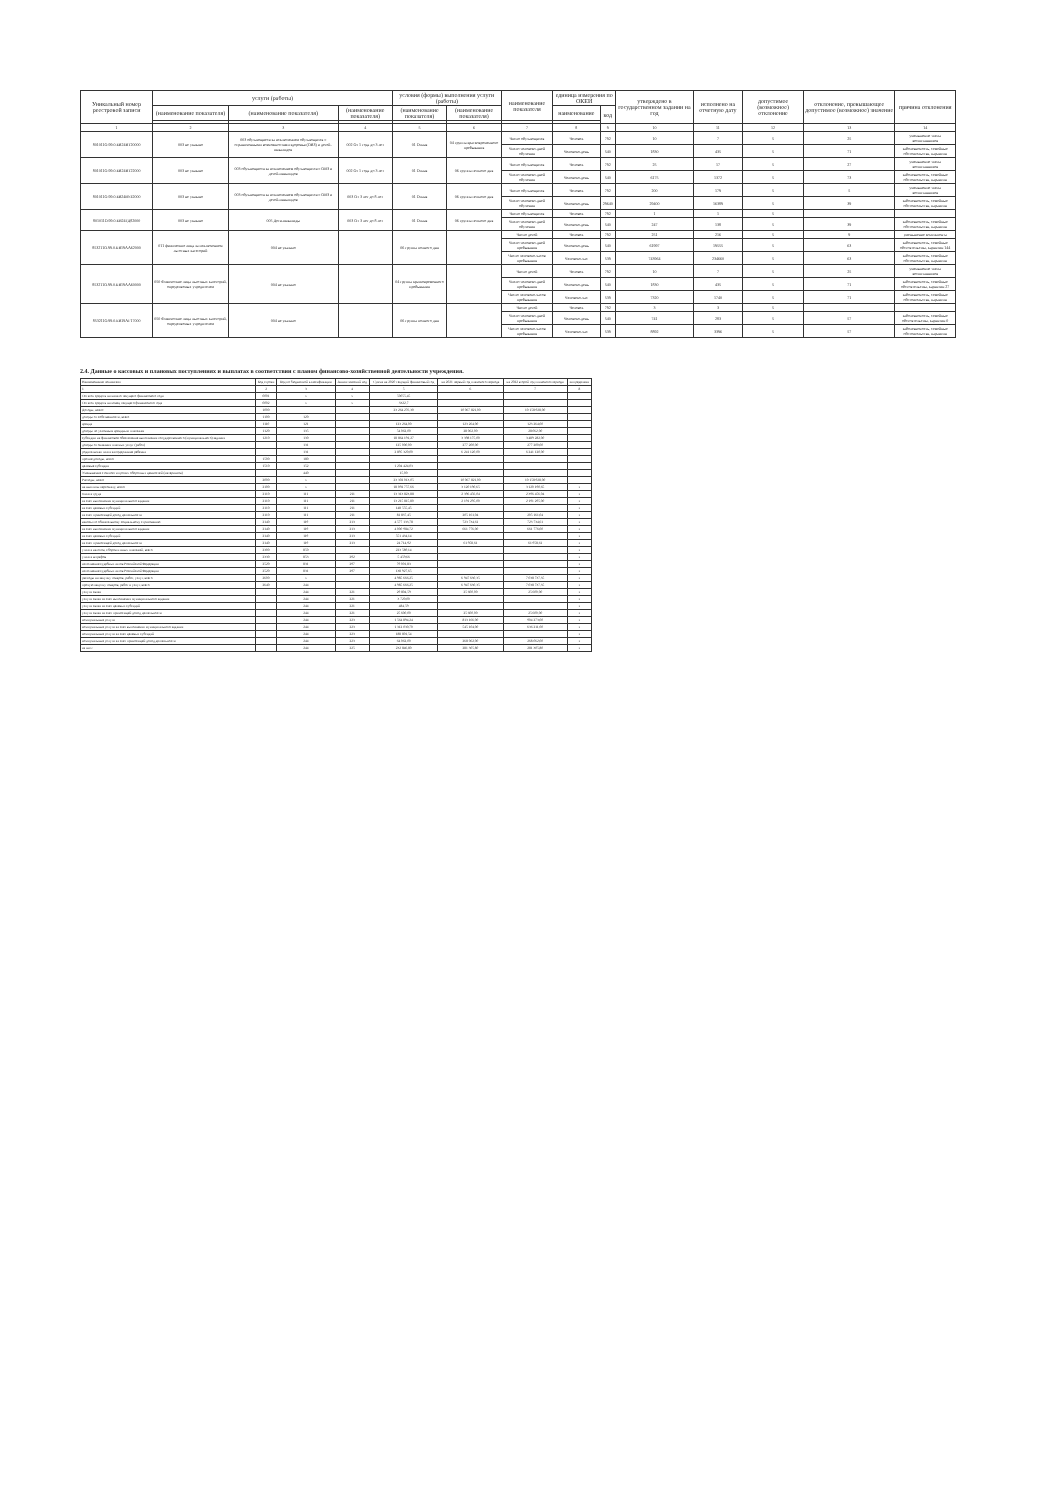| Уникальный номер реестровой записи | услуги (работы) | | | условия (формы) выполнения услуги (работы) | | наименование показателя | единица измерения по ОКЕИ | | утверждено в государственном задании на год | исполнено на отчетную дату | допустимое (возможное) отклонение | отклонение, превышающее допустимое (возможное) значение | причина отклонения |
| --- | --- | --- | --- | --- | --- | --- | --- | --- | --- | --- | --- | --- | --- |
| | (наименование показателя) | (наименование показателя) | (наименование показателя) | (наименование показателя) | (наименование показателя) | | наименование | код | | | | | |
| 1 | 2 | 3 | 4 | 5 | 6 | 7 | 8 | 9 | 10 | 11 | 12 | 13 | 14 |
| 801011О.99.0.БВ24ВТ20000 | 003 не указано | 003 обучающиеся за исключением обучающихся с ограниченными возможностями здоровья (ОВЗ) и детей-инвалидов | 002 От 1 года до 3 лет | 01 Очная | 04 группа кратковременного пребывания | Число обучающихся | Человек | 792 | 10 | 7 | 5 | 25 | уменьшение числа воспитанников |
| | | | | | | Число человеко-дней обучения | Человеко-день | 540 | 1830 | 435 | 5 | 71 | заболеваемость, семейные обстоятельства, карантин |
| 801011О.99.0.БВ24ВТ22000 | 003 не указано | 003 обучающиеся за исключением обучающихся с ОВЗ и детей-инвалидов | 002 От 1 года до 3 лет | 01 Очная | 06 группа полного дня | Число обучающихся | Человек | 792 | 25 | 17 | 5 | 27 | уменьшение числа воспитанников |
| | | | | | | Число человеко-дней обучения | Человеко-день | 540 | 6175 | 1372 | 5 | 73 | заболеваемость, семейные обстоятельства, карантин |
| 801011О.99.0.БВ24ВУ42000 | 003 не указано | 003 обучающиеся за исключением обучающихся с ОВЗ и детей-инвалидов | 003 От 3 лет до 8 лет | 01 Очная | 06 группа полного дня | Число обучающихся | Человек | 792 | 200 | 179 | 5 | 5 | уменьшение числа воспитанников |
| | | | | | | Число человеко-дней обучения | Человеко-день | 29640 | 29400 | 16389 | 5 | 39 | заболеваемость, семейные обстоятельства, карантин |
| 801011О.99.0.БВ24ГД82000 | 003 не указано | 005 Дети-инвалиды | 003 От 3 лет до 8 лет | 01 Очная | 06 группа полного дня | Число обучающихся | Человек | 792 | 1 | 1 | 5 | | |
| | | | | | | Число человеко-дней обучения | Человеко-день | 540 | 247 | 138 | 5 | 39 | заболеваемость, семейные обстоятельства, карантин |
| 853211О.99.0.БВ19АА62000 | 011 физические лица за исключением льготных категорий | 004 не указано | | 06 группа полного дня | | Число детей | Человек | 792 | 251 | 216 | 5 | 9 | уменьшение контингента |
| | | | | | | Число человеко-дней пребывания | Человеко-день | 540 | 61997 | 19555 | 5 | 63 | заболеваемость, семейные обстоятельства, карантин 144 |
| | | | | | | Число человеко-часов пребывания | Человеко-час | 539 | 743964 | 234660 | 5 | 63 | заболеваемость, семейные обстоятельства, карантин |
| 853211О.99.0.БВ19АА60000 | 050 Физические лица льготных категорий, определяемых учредителем | 004 не указано | | 04 группа кратковременного пребывания | | Число детей | Человек | 792 | 10 | 7 | 5 | 25 | уменьшение числа воспитанников |
| | | | | | | Число человеко-дней пребывания | Человеко-день | 540 | 1830 | 435 | 5 | 71 | заболеваемость, семейные обстоятельства, карантин 27 |
| | | | | | | Число человеко-часов пребывания | Человеко-час | 539 | 7320 | 1740 | 5 | 71 | заболеваемость, семейные обстоятельства, карантин |
| 853211О.99.0.БВ19АГ17000 | 050 Физические лица льготных категорий, определяемых учредителем | 004 не указано | | 06 группа полного дня | | Число детей | Человек | 792 | 3 | 3 | 5 | | |
| | | | | | | Число человеко-дней пребывания | Человеко-день | 540 | 741 | 283 | 5 | 57 | заболеваемость, семейные обстоятельства, карантин 0 |
| | | | | | | Число человеко-часов пребывания | Человеко-час | 539 | 8892 | 3396 | 5 | 57 | заболеваемость, семейные обстоятельства, карантин |
2.4. Данные о кассовых и плановых поступлениях и выплатах в соответствии с планом финансово-хозяйственной деятельности учреждения.
| Наименование показателя | Код строки | Код по бюджетной классификации | Аналитический код | Сумма на 2020 текущий финансовый год | на 2021 первый год планового периода | на 2022 второй год планового периода | за пределами |
| 1 | 2 | 3 | 4 | 5 | 6 | 7 | 8 |
| Остаток средств на начало текущего финансового года | 0001 | x | x | 50055,45 | | | |
| Остаток средств на конец текущего финансового года | 0002 | x | x | 3322,7 | | | |
| Доходы, всего: | 1000 | | | 23 264 276,30 | 10 067 821,00 | 10 158 928,00 | |
| доходы от собственности, всего | 1100 | 120 | | | | | |
| аренда | 1110 | 121 | | 123 264,00 | 123 264,00 | 123 264,00 | |
| доходы по условным арендным платежам | 1120 | 135 | | 54 062,00 | 28 062,00 | 28 062,00 | |
| субсидии на финансовое обеспечение выполнения государственного (муниципального) задания | 1210 | 130 | | 18 864 191,27 | 3 398 175,00 | 3 489 282,00 | |
| доходы от оказания платных услуг (работ) | | 131 | | 125 000,00 | 277 200,00 | 277 200,00 | |
| родительская плата за содержание ребенка | | 131 | | 2 895 320,00 | 6 241 120,00 | 6 241 120,00 | |
| прочие доходы, всего | 1500 | 180 | | | | | |
| целевые субсидии | 1510 | 152 | | 1 204 424,03 | | | |
| Уменьшение стоимости прочих оборотных ценностей (материалов) | | 440 | | 15,00 | | | |
| Расходы, всего | 2000 | x | | 23 302 013,05 | 10 067 821,00 | 10 158 928,00 | |
| на выплаты персоналу, всего | 2100 | x | | 18 092 757,66 | 3 120 190,65 | 3 120 190,65 | x |
| оплата труда | 2110 | 111 | 211 | 13 313 823,88 | 2 396 456,04 | 2 396 456,04 | x |
| за счет выполнения муниципального задания | 2110 | 111 | 211 | 13 215 815,80 | 2 191 295,00 | 2 191 295,00 | x |
| за счет целевых субсидий | 2110 | 111 | 211 | 148 555,45 | | | x |
| за счет приносящей доход деятельности | 2110 | 111 | 211 | 81 837,45 | 205 161,04 | 205 161,04 | x |
| взносы по обязательному социальному страхованию | 2140 | 119 | 213 | 4 577 133,78 | 723 734,61 | 723 734,61 | x |
| за счет выполнения муниципального задания | 2140 | 119 | 213 | 4 000 984,72 | 661 776,00 | 661 776,00 | x |
| за счет целевых субсидий | 2140 | 119 | 213 | 551 434,14 | | | x |
| за счет приносящей доход деятельности | 2140 | 119 | 213 | 24 714,92 | 61 958,61 | 61 958,61 | x |
| уплата налогов, сборов и иных платежей, всего | 2300 | 850 | | 223 589,14 | | | x |
| уплата штрафов | 2330 | 853 | 292 | 5 459,66 | | | x |
| исполнение судебных актов Российской Федерации | 2520 | 831 | 297 | 79 001,83 | | | x |
| исполнение судебных актов Российской Федерации | 2520 | 831 | 297 | 138 927,65 | | | x |
| расходы на закупку товаров, работ, услуг, всего | 2600 | x | | 4 985 666,25 | 6 947 630,35 | 7 038 737,35 | x |
| прочую закупку товаров, работ и услуг, всего | 2640 | 244 | | 4 985 666,25 | 6 947 630,35 | 7 038 737,35 | x |
| услуги связи | | 244 | 221 | 29 804,59 | 25 600,00 | 25 600,00 | x |
| услуги связи за счет выполнения муниципального задания | | 244 | 221 | 3 720,00 | | | x |
| услуги связи за счет целевых субсидий | | 244 | 221 | 484,59 | | | x |
| услуги связи за счет приносящей доход деятельности | | 244 | 221 | 25 600,00 | 25 600,00 | 25 600,00 | x |
| коммунальные услуги | | 244 | 223 | 1 564 894,24 | 813 166,00 | 904 273,00 | x |
| коммунальные услуги за счет выполнения муниципального задания | | 244 | 223 | 1 312 030,70 | 545 104,00 | 636 211,00 | x |
| коммунальные услуги за счет целевых субсидий | | 244 | 223 | 188 801,54 | | | x |
| коммунальные услуги за счет приносящей доход деятельности | | 244 | 223 | 64 062,00 | 268 062,00 | 268 062,00 | x |
| из них: | | 244 | 225 | 232 846,80 | 281 305,80 | 281 305,80 | x |